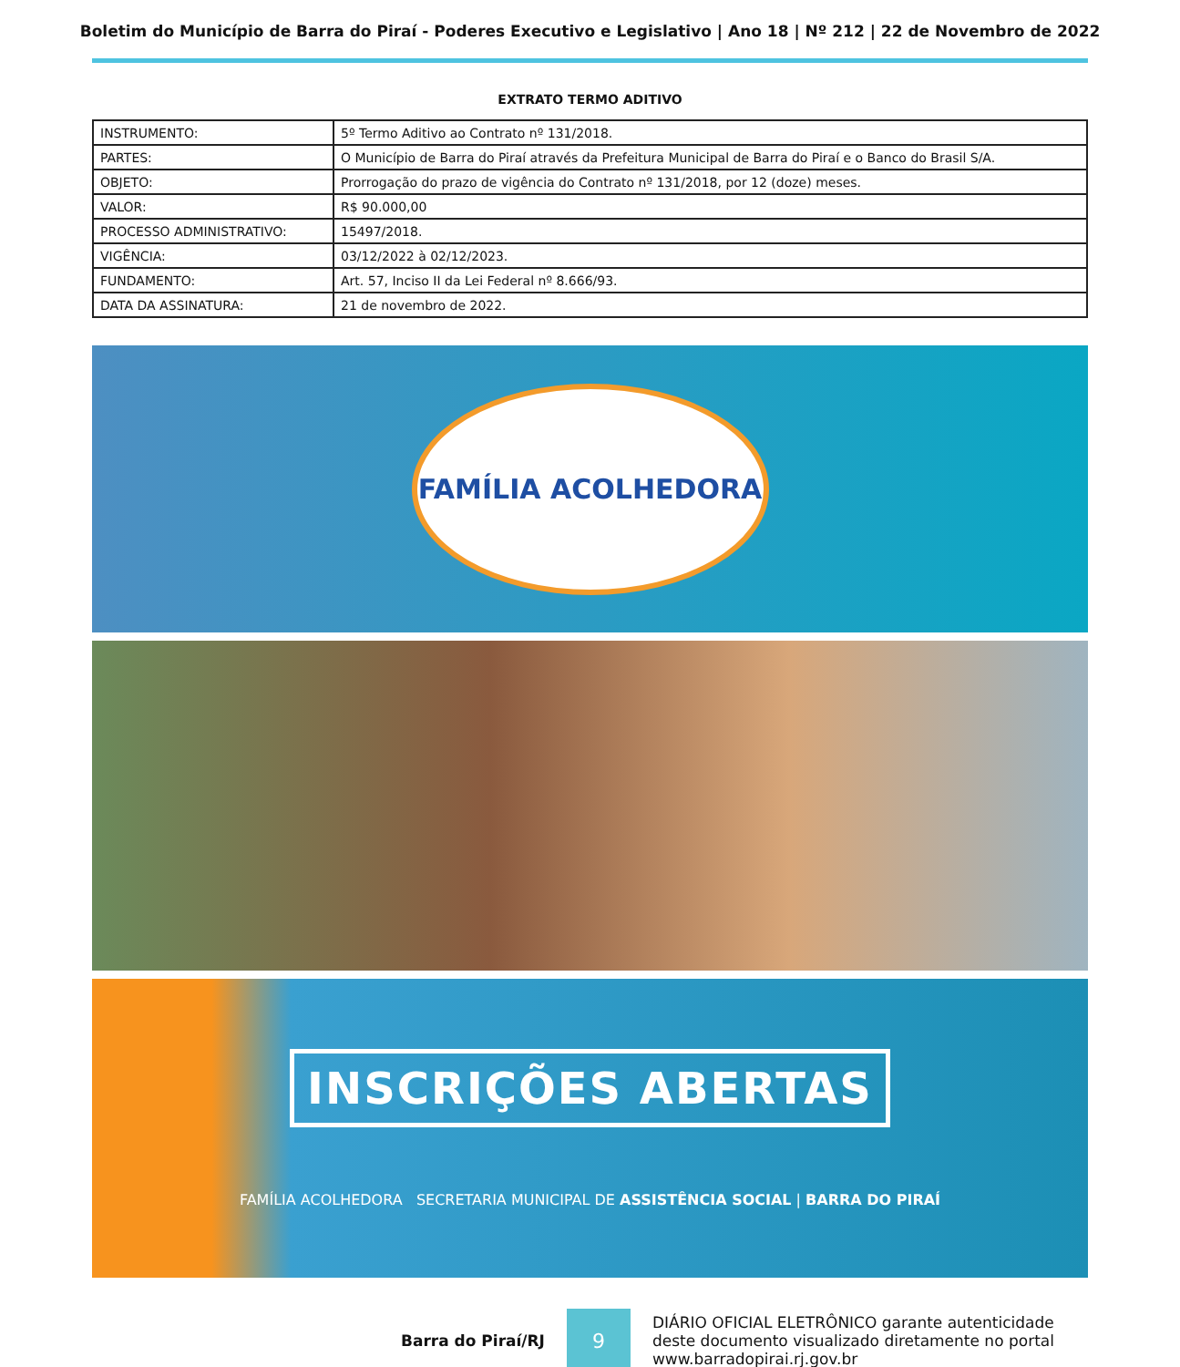Boletim do Município de Barra do Piraí - Poderes Executivo e Legislativo | Ano 18 | Nº 212 | 22 de Novembro de 2022
EXTRATO TERMO ADITIVO
| INSTRUMENTO: | 5º Termo Aditivo ao Contrato nº 131/2018. |
| PARTES: | O Município de Barra do Piraí através da Prefeitura Municipal de Barra do Piraí e o Banco do Brasil S/A. |
| OBJETO: | Prorrogação do prazo de vigência do Contrato nº 131/2018, por 12 (doze) meses. |
| VALOR: | R$ 90.000,00 |
| PROCESSO ADMINISTRATIVO: | 15497/2018. |
| VIGÊNCIA: | 03/12/2022 à 02/12/2023. |
| FUNDAMENTO: | Art. 57, Inciso II da Lei Federal nº 8.666/93. |
| DATA DA ASSINATURA: | 21 de novembro de 2022. |
FAMÍLIA ACOLHEDORA
INSCRIÇÕES ABERTAS
FAMÍLIA ACOLHEDORA SECRETARIA MUNICIPAL DE ASSISTÊNCIA SOCIAL | BARRA DO PIRAÍ
Barra do Piraí/RJ
9
DIÁRIO OFICIAL ELETRÔNICO garante autenticidade
deste documento visualizado diretamente no portal
www.barradopirai.rj.gov.br